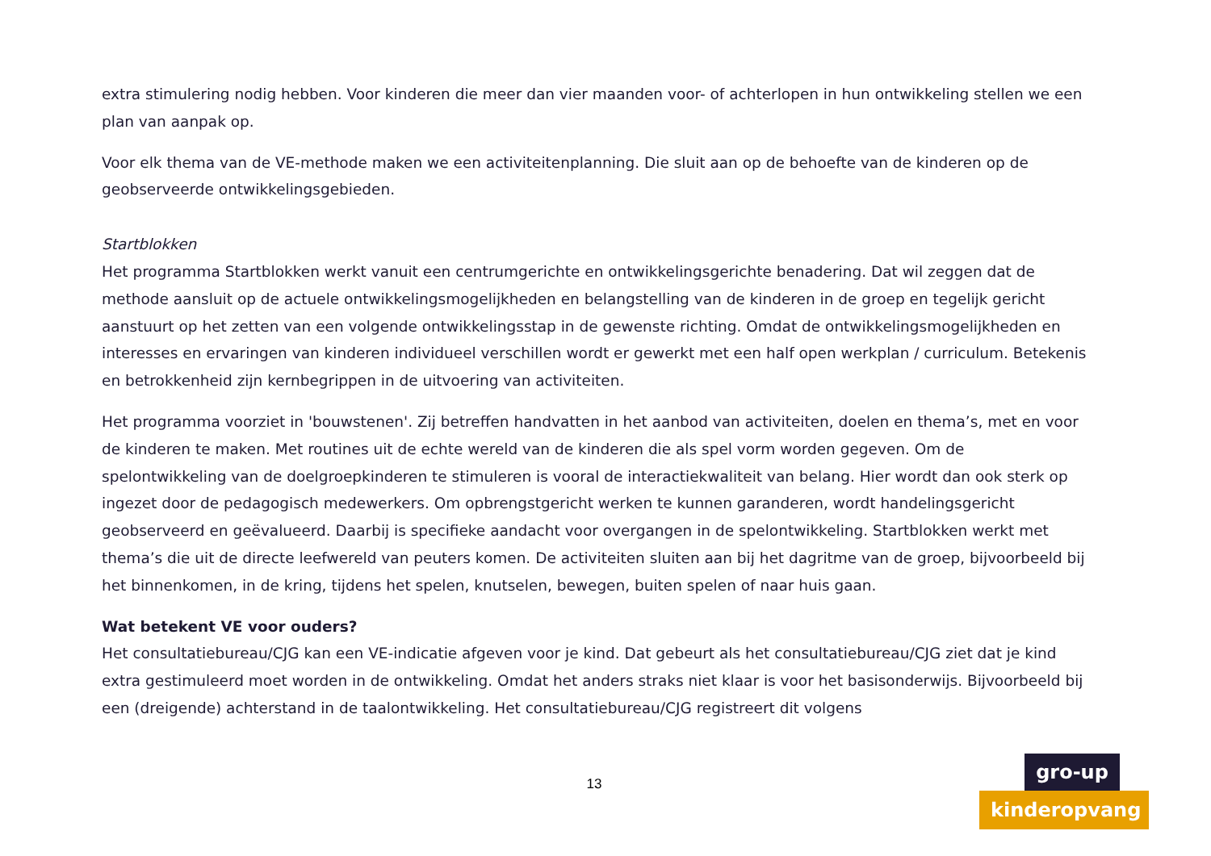extra stimulering nodig hebben. Voor kinderen die meer dan vier maanden voor- of achterlopen in hun ontwikkeling stellen we een plan van aanpak op.
Voor elk thema van de VE-methode maken we een activiteitenplanning. Die sluit aan op de behoefte van de kinderen op de geobserveerde ontwikkelingsgebieden.
Startblokken
Het programma Startblokken werkt vanuit een centrumgerichte en ontwikkelingsgerichte benadering. Dat wil zeggen dat de methode aansluit op de actuele ontwikkelingsmogelijkheden en belangstelling van de kinderen in de groep en tegelijk gericht aanstuurt op het zetten van een volgende ontwikkelingsstap in de gewenste richting. Omdat de ontwikkelingsmogelijkheden en interesses en ervaringen van kinderen individueel verschillen wordt er gewerkt met een half open werkplan / curriculum. Betekenis en betrokkenheid zijn kernbegrippen in de uitvoering van activiteiten.
Het programma voorziet in 'bouwstenen'. Zij betreffen handvatten in het aanbod van activiteiten, doelen en thema’s, met en voor de kinderen te maken. Met routines uit de echte wereld van de kinderen die als spel vorm worden gegeven. Om de spelontwikkeling van de doelgroepkinderen te stimuleren is vooral de interactiekwaliteit van belang. Hier wordt dan ook sterk op ingezet door de pedagogisch medewerkers. Om opbrengstgericht werken te kunnen garanderen, wordt handelingsgericht geobserveerd en geëvalueerd. Daarbij is specifieke aandacht voor overgangen in de spelontwikkeling. Startblokken werkt met thema’s die uit de directe leefwereld van peuters komen. De activiteiten sluiten aan bij het dagritme van de groep, bijvoorbeeld bij het binnenkomen, in de kring, tijdens het spelen, knutselen, bewegen, buiten spelen of naar huis gaan.
Wat betekent VE voor ouders?
Het consultatiebureau/CJG kan een VE-indicatie afgeven voor je kind. Dat gebeurt als het consultatiebureau/CJG ziet dat je kind extra gestimuleerd moet worden in de ontwikkeling. Omdat het anders straks niet klaar is voor het basisonderwijs. Bijvoorbeeld bij een (dreigende) achterstand in de taalontwikkeling. Het consultatiebureau/CJG registreert dit volgens
13
gro-up
kinderopvang